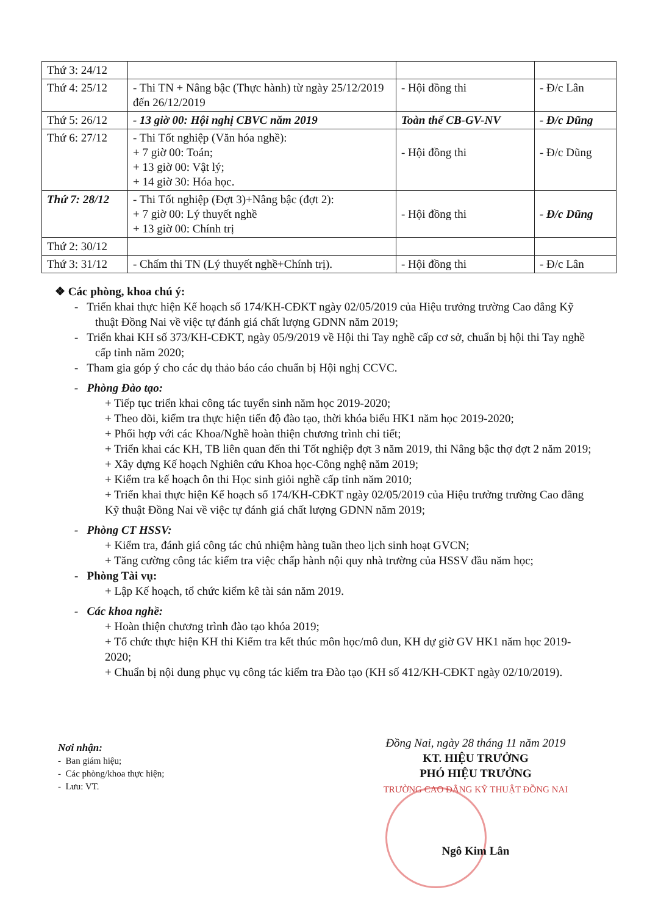| Thứ 3: 24/12 | | | |
| Thứ 4: 25/12 | - Thi TN + Nâng bậc (Thực hành) từ ngày 25/12/2019 đến 26/12/2019 | - Hội đồng thi | - Đ/c Lân |
| Thứ 5: 26/12 | - 13 giờ 00: Hội nghị CBVC năm 2019 | Toàn thể CB-GV-NV | - Đ/c Dũng |
| Thứ 6: 27/12 | - Thi Tốt nghiệp (Văn hóa nghề): + 7 giờ 00: Toán; + 13 giờ 00: Vật lý; + 14 giờ 30: Hóa học. | - Hội đồng thi | - Đ/c Dũng |
| Thứ 7: 28/12 | - Thi Tốt nghiệp (Đợt 3)+Nâng bậc (đợt 2): + 7 giờ 00: Lý thuyết nghề + 13 giờ 00: Chính trị | - Hội đồng thi | - Đ/c Dũng |
| Thứ 2: 30/12 | | | |
| Thứ 3: 31/12 | - Chấm thi TN (Lý thuyết nghề+Chính trị). | - Hội đồng thi | - Đ/c Lân |
❖ Các phòng, khoa chú ý:
- Triển khai thực hiện Kế hoạch số 174/KH-CĐKT ngày 02/05/2019 của Hiệu trưởng trường Cao đẳng Kỹ thuật Đồng Nai về việc tự đánh giá chất lượng GDNN năm 2019;
- Triển khai KH số 373/KH-CĐKT, ngày 05/9/2019 về Hội thi Tay nghề cấp cơ sở, chuẩn bị hội thi Tay nghề cấp tỉnh năm 2020;
- Tham gia góp ý cho các dụ thảo báo cáo chuẩn bị Hội nghị CCVC.
- Phòng Đào tạo:
+ Tiếp tục triển khai công tác tuyển sinh năm học 2019-2020;
+ Theo dõi, kiểm tra thực hiện tiến độ đào tạo, thời khóa biểu HK1 năm học 2019-2020;
+ Phối hợp với các Khoa/Nghề hoàn thiện chương trình chi tiết;
+ Triển khai các KH, TB liên quan đến thi Tốt nghiệp đợt 3 năm 2019, thi Nâng bậc thợ đợt 2 năm 2019;
+ Xây dựng Kế hoạch Nghiên cứu Khoa học-Công nghệ năm 2019;
+ Kiểm tra kế hoạch ôn thi Học sinh giỏi nghề cấp tỉnh năm 2010;
+ Triển khai thực hiện Kế hoạch số 174/KH-CĐKT ngày 02/05/2019 của Hiệu trưởng trường Cao đẳng Kỹ thuật Đồng Nai về việc tự đánh giá chất lượng GDNN năm 2019;
- Phòng CT HSSV:
+ Kiểm tra, đánh giá công tác chủ nhiệm hàng tuần theo lịch sinh hoạt GVCN;
+ Tăng cường công tác kiểm tra việc chấp hành nội quy nhà trường của HSSV đầu năm học;
- Phòng Tài vụ:
+ Lập Kế hoạch, tổ chức kiểm kê tài sản năm 2019.
- Các khoa nghề:
+ Hoàn thiện chương trình đào tạo khóa 2019;
+ Tổ chức thực hiện KH thi Kiểm tra kết thúc môn học/mô đun, KH dự giờ GV HK1 năm học 2019-2020;
+ Chuẩn bị nội dung phục vụ công tác kiểm tra Đào tạo (KH số 412/KH-CĐKT ngày 02/10/2019).
Nơi nhận:
- Ban giám hiệu;
- Các phòng/khoa thực hiện;
- Lưu: VT.
Đồng Nai, ngày 28 tháng 11 năm 2019
KT. HIỆU TRƯỞNG
PHÓ HIỆU TRƯỞNG
TRƯỜNG CAO ĐẲNG KỸ THUẬT ĐỒNG NAI
Ngô Kim Lân